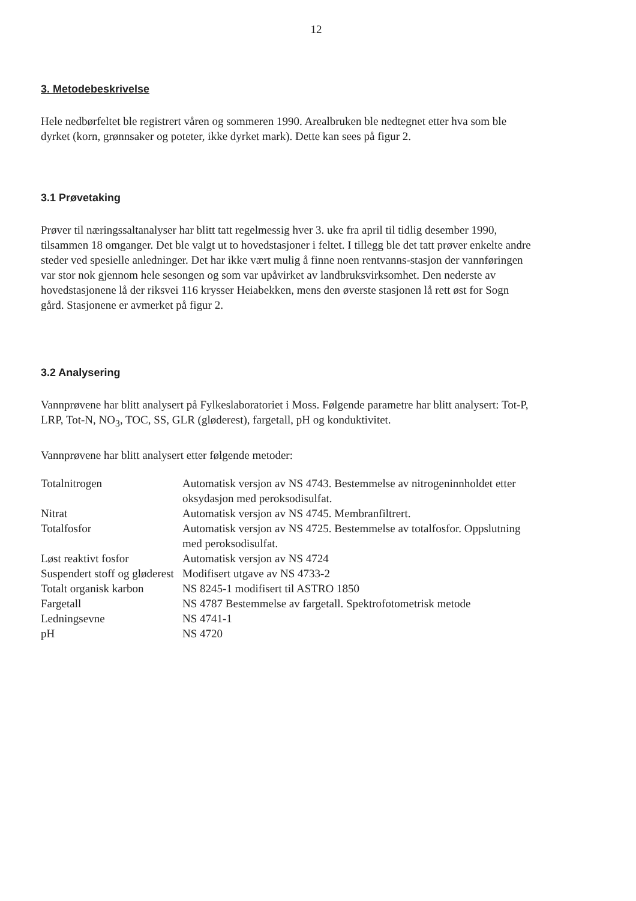12
3. Metodebeskrivelse
Hele nedbørfeltet ble registrert våren og sommeren 1990. Arealbruken ble nedtegnet etter hva som ble dyrket (korn, grønnsaker og poteter, ikke dyrket mark). Dette kan sees på figur 2.
3.1 Prøvetaking
Prøver til næringssaltanalyser har blitt tatt regelmessig hver 3. uke fra april til tidlig desember 1990, tilsammen 18 omganger. Det ble valgt ut to hovedstasjoner i feltet. I tillegg ble det tatt prøver enkelte andre steder ved spesielle anledninger. Det har ikke vært mulig å finne noen rentvanns-stasjon der vannføringen var stor nok gjennom hele sesongen og som var upåvirket av landbruksvirksomhet. Den nederste av hovedstasjonene lå der riksvei 116 krysser Heiabekken, mens den øverste stasjonen lå rett øst for Sogn gård. Stasjonene er avmerket på figur 2.
3.2 Analysering
Vannprøvene har blitt analysert på Fylkeslaboratoriet i Moss. Følgende parametre har blitt analysert: Tot-P, LRP, Tot-N, NO<sub>3</sub>, TOC, SS, GLR (gløderest), fargetall, pH og konduktivitet.
Vannprøvene har blitt analysert etter følgende metoder:
| Totalnitrogen | Automatisk versjon av NS 4743. Bestemmelse av nitrogeninnholdet etter oksydasjon med peroksodisulfat. |
| Nitrat | Automatisk versjon av NS 4745. Membranfiltrert. |
| Totalfosfor | Automatisk versjon av NS 4725. Bestemmelse av totalfosfor. Oppslutning med peroksodisulfat. |
| Løst reaktivt fosfor | Automatisk versjon av NS 4724 |
| Suspendert stoff og gløderest | Modifisert utgave av NS 4733-2 |
| Totalt organisk karbon | NS 8245-1 modifisert til ASTRO 1850 |
| Fargetall | NS 4787 Bestemmelse av fargetall. Spektrofotometrisk metode |
| Ledningsevne | NS 4741-1 |
| pH | NS 4720 |